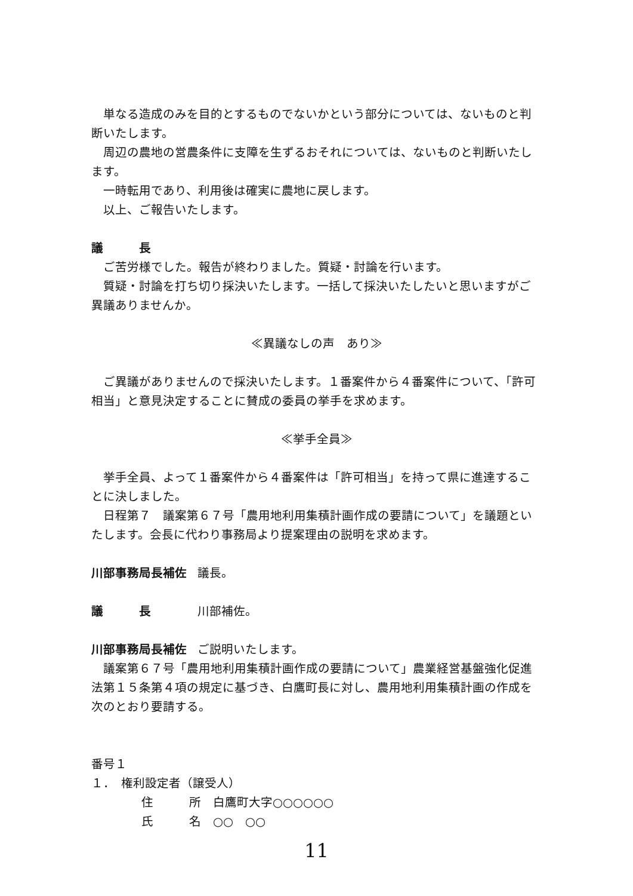単なる造成のみを目的とするものでないかという部分については、ないものと判断いたします。
周辺の農地の営農条件に支障を生ずるおそれについては、ないものと判断いたします。
一時転用であり、利用後は確実に農地に戻します。
以上、ご報告いたします。
議　　　長
ご苦労様でした。報告が終わりました。質疑・討論を行います。
質疑・討論を打ち切り採決いたします。一括して採決いたしたいと思いますがご異議ありませんか。
≪異議なしの声　あり≫
ご異議がありませんので採決いたします。１番案件から４番案件について、「許可相当」と意見決定することに賛成の委員の挙手を求めます。
≪挙手全員≫
挙手全員、よって１番案件から４番案件は「許可相当」を持って県に進達することに決しました。
日程第７　議案第６７号「農用地利用集積計画作成の要請について」を議題といたします。会長に代わり事務局より提案理由の説明を求めます。
川部事務局長補佐 議長。
議　　　長 川部補佐。
川部事務局長補佐 ご説明いたします。
議案第６７号「農用地利用集積計画作成の要請について」農業経営基盤強化促進法第１５条第４項の規定に基づき、白鷹町長に対し、農用地利用集積計画の作成を次のとおり要請する。
番号１
１．　権利設定者（譲受人）
住　　　所　白鷹町大字○○○○○○
氏　　　名　○○　○○
11